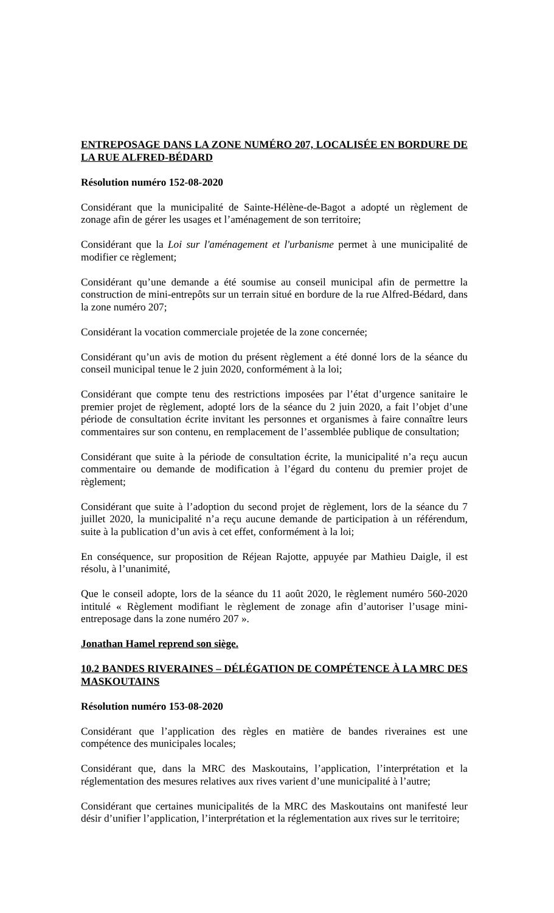ENTREPOSAGE DANS LA ZONE NUMÉRO 207, LOCALISÉE EN BORDURE DE LA RUE ALFRED-BÉDARD
Résolution numéro 152-08-2020
Considérant que la municipalité de Sainte-Hélène-de-Bagot a adopté un règlement de zonage afin de gérer les usages et l’aménagement de son territoire;
Considérant que la Loi sur l'aménagement et l'urbanisme permet à une municipalité de modifier ce règlement;
Considérant qu’une demande a été soumise au conseil municipal afin de permettre la construction de mini-entrepôts sur un terrain situé en bordure de la rue Alfred-Bédard, dans la zone numéro 207;
Considérant la vocation commerciale projetée de la zone concernée;
Considérant qu’un avis de motion du présent règlement a été donné lors de la séance du conseil municipal tenue le 2 juin 2020, conformément à la loi;
Considérant que compte tenu des restrictions imposées par l’état d’urgence sanitaire le premier projet de règlement, adopté lors de la séance du 2 juin 2020, a fait l’objet d’une période de consultation écrite invitant les personnes et organismes à faire connaître leurs commentaires sur son contenu, en remplacement de l’assemblée publique de consultation;
Considérant que suite à la période de consultation écrite, la municipalité n’a reçu aucun commentaire ou demande de modification à l’égard du contenu du premier projet de règlement;
Considérant que suite à l’adoption du second projet de règlement, lors de la séance du 7 juillet 2020, la municipalité n’a reçu aucune demande de participation à un référendum, suite à la publication d’un avis à cet effet, conformément à la loi;
En conséquence, sur proposition de Réjean Rajotte, appuyée par Mathieu Daigle, il est résolu, à l’unanimité,
Que le conseil adopte, lors de la séance du 11 août 2020, le règlement numéro 560-2020 intitulé « Règlement modifiant le règlement de zonage afin d’autoriser l’usage mini-entreposage dans la zone numéro 207 ».
Jonathan Hamel reprend son siège.
10.2 BANDES RIVERAINES – DÉLÉGATION DE COMPÉTENCE À LA MRC DES MASKOUTAINS
Résolution numéro 153-08-2020
Considérant que l’application des règles en matière de bandes riveraines est une compétence des municipales locales;
Considérant que, dans la MRC des Maskoutains, l’application, l’interprétation et la réglementation des mesures relatives aux rives varient d’une municipalité à l’autre;
Considérant que certaines municipalités de la MRC des Maskoutains ont manifesté leur désir d’unifier l’application, l’interprétation et la réglementation aux rives sur le territoire;